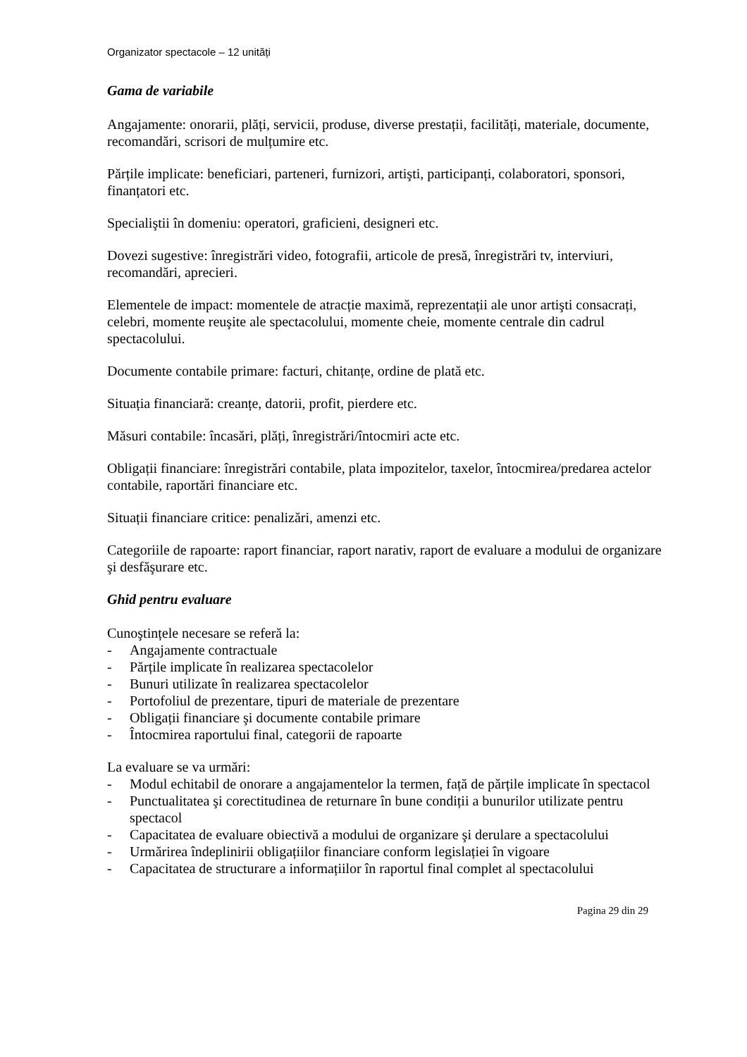Organizator spectacole – 12 unități
Gama de variabile
Angajamente: onorarii, plăți, servicii, produse, diverse prestații, facilități, materiale, documente, recomandări, scrisori de mulțumire etc.
Părțile implicate: beneficiari, parteneri, furnizori, artişti, participanți, colaboratori, sponsori, finanțatori etc.
Specialiştii în domeniu: operatori, graficieni, designeri etc.
Dovezi sugestive: înregistrări video, fotografii, articole de presă, înregistrări tv, interviuri, recomandări, aprecieri.
Elementele de impact: momentele de atracție maximă, reprezentații ale unor artişti consacrați, celebri, momente reuşite ale spectacolului, momente cheie, momente centrale din cadrul spectacolului.
Documente contabile primare: facturi, chitanțe, ordine de plată etc.
Situația financiară: creanțe, datorii, profit, pierdere etc.
Măsuri contabile: încasări, plăți, înregistrări/întocmiri acte etc.
Obligații financiare: înregistrări contabile, plata impozitelor, taxelor, întocmirea/predarea actelor contabile, raportări financiare etc.
Situații financiare critice: penalizări, amenzi etc.
Categoriile de rapoarte: raport financiar, raport narativ, raport de evaluare a modului de organizare şi desfăşurare etc.
Ghid pentru evaluare
Cunoştințele necesare se referă la:
- Angajamente contractuale
- Părțile implicate în realizarea spectacolelor
- Bunuri utilizate în realizarea spectacolelor
- Portofoliul de prezentare, tipuri de materiale de prezentare
- Obligații financiare şi documente contabile primare
- Întocmirea raportului final, categorii de rapoarte
La evaluare se va urmări:
- Modul echitabil de onorare a angajamentelor la termen, față de părțile implicate în spectacol
- Punctualitatea şi corectitudinea de returnare în bune condiții a bunurilor utilizate pentru spectacol
- Capacitatea de evaluare obiectivă a modului de organizare şi derulare a spectacolului
- Urmărirea îndeplinirii obligațiilor financiare conform legislației în vigoare
- Capacitatea de structurare a informațiilor în raportul final complet al spectacolului
Pagina 29 din 29